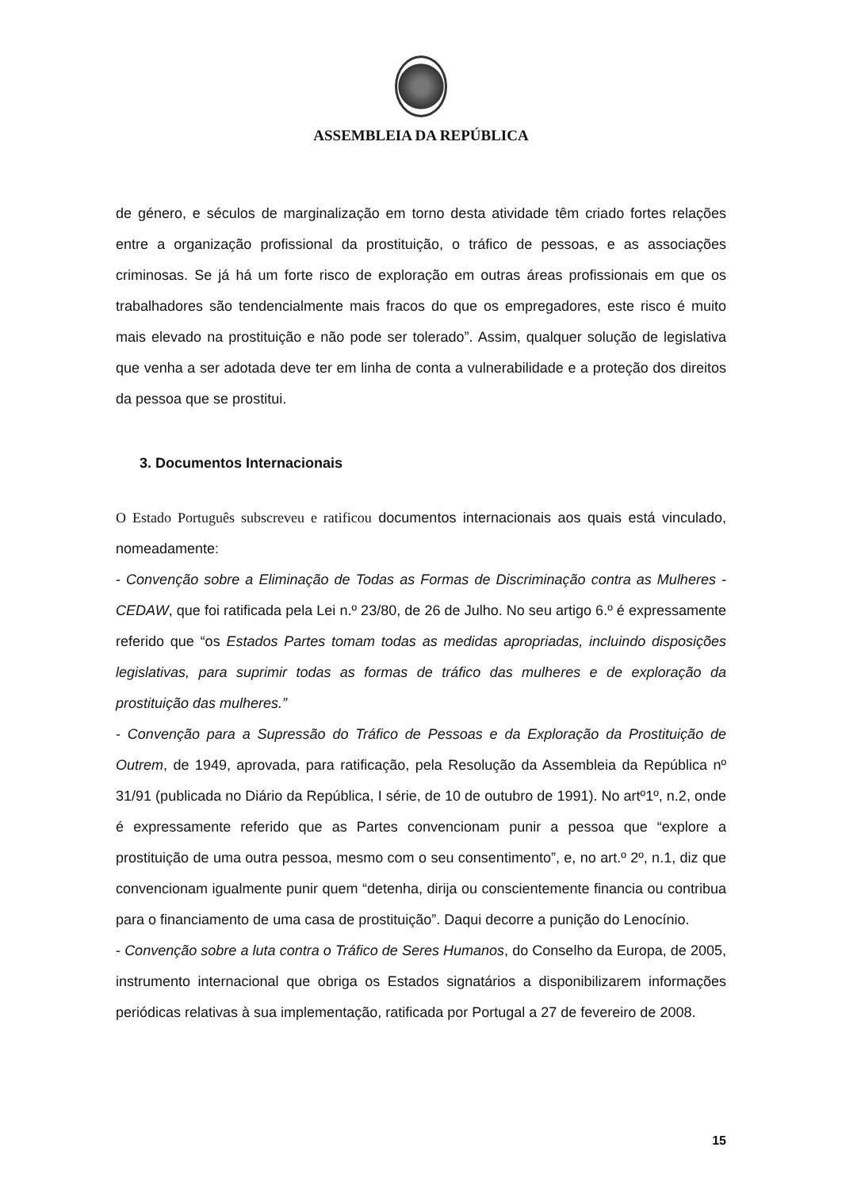ASSEMBLEIA DA REPÚBLICA
de género, e séculos de marginalização em torno desta atividade têm criado fortes relações entre a organização profissional da prostituição, o tráfico de pessoas, e as associações criminosas. Se já há um forte risco de exploração em outras áreas profissionais em que os trabalhadores são tendencialmente mais fracos do que os empregadores, este risco é muito mais elevado na prostituição e não pode ser tolerado”. Assim, qualquer solução de legislativa que venha a ser adotada deve ter em linha de conta a vulnerabilidade e a proteção dos direitos da pessoa que se prostitui.
3. Documentos Internacionais
O Estado Português subscreveu e ratificou documentos internacionais aos quais está vinculado, nomeadamente:
- Convenção sobre a Eliminação de Todas as Formas de Discriminação contra as Mulheres - CEDAW, que foi ratificada pela Lei n.º 23/80, de 26 de Julho. No seu artigo 6.º é expressamente referido que “os Estados Partes tomam todas as medidas apropriadas, incluindo disposições legislativas, para suprimir todas as formas de tráfico das mulheres e de exploração da prostituição das mulheres.”
- Convenção para a Supressão do Tráfico de Pessoas e da Exploração da Prostituição de Outrem, de 1949, aprovada, para ratificação, pela Resolução da Assembleia da República nº 31/91 (publicada no Diário da República, I série, de 10 de outubro de 1991). No artº1º, n.2, onde é expressamente referido que as Partes convencionam punir a pessoa que “explore a prostituição de uma outra pessoa, mesmo com o seu consentimento”, e, no art.º 2º, n.1, diz que convencionam igualmente punir quem “detenha, dirija ou conscientemente financia ou contribua para o financiamento de uma casa de prostituição”. Daqui decorre a punição do Lenocínio.
- Convenção sobre a luta contra o Tráfico de Seres Humanos, do Conselho da Europa, de 2005, instrumento internacional que obriga os Estados signatários a disponibilizarem informações periódicas relativas à sua implementação, ratificada por Portugal a 27 de fevereiro de 2008.
15